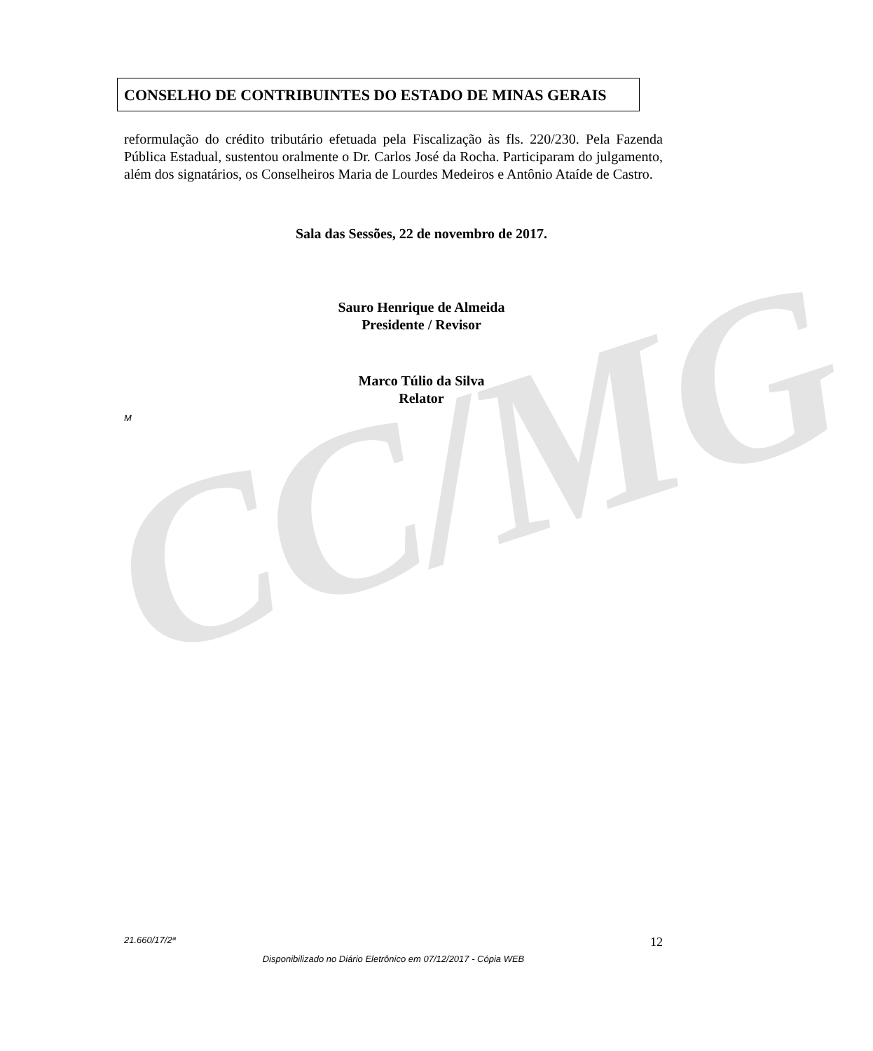CC/MG
CONSELHO DE CONTRIBUINTES DO ESTADO DE MINAS GERAIS
reformulação do crédito tributário efetuada pela Fiscalização às fls. 220/230. Pela Fazenda Pública Estadual, sustentou oralmente o Dr. Carlos José da Rocha. Participaram do julgamento, além dos signatários, os Conselheiros Maria de Lourdes Medeiros e Antônio Ataíde de Castro.
Sala das Sessões, 22 de novembro de 2017.
Sauro Henrique de Almeida
Presidente / Revisor
Marco Túlio da Silva
Relator
M
21.660/17/2ª 12
Disponibilizado no Diário Eletrônico em 07/12/2017 - Cópia WEB